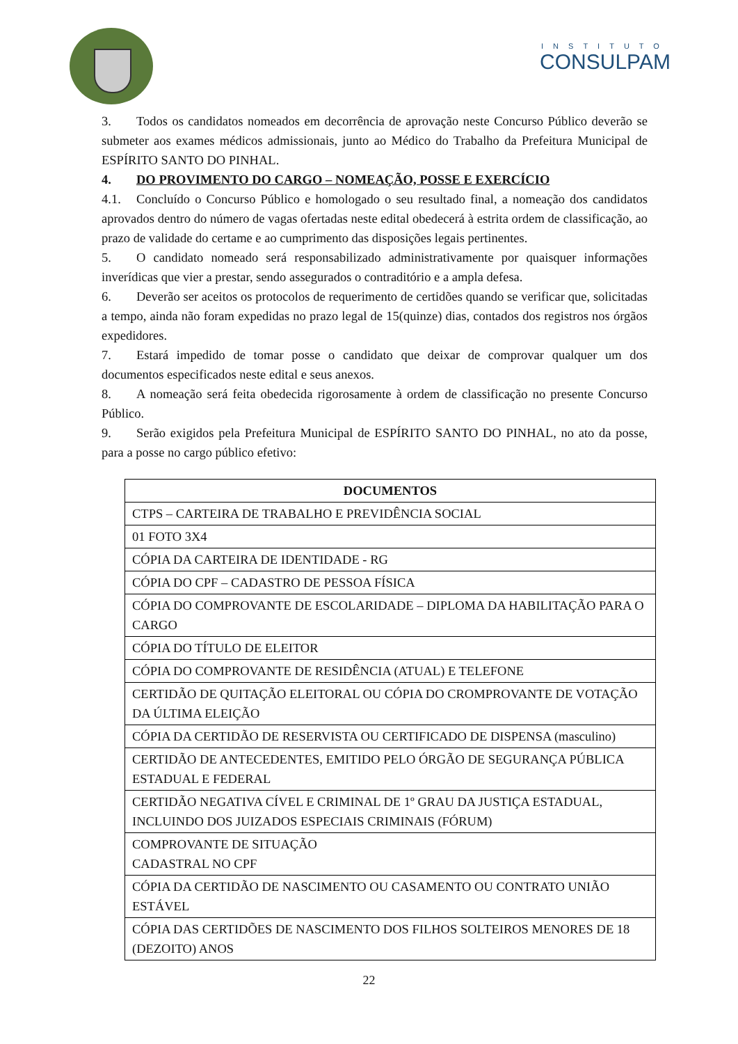INSTITUTO
CONSULPAM
3. Todos os candidatos nomeados em decorrência de aprovação neste Concurso Público deverão se submeter aos exames médicos admissionais, junto ao Médico do Trabalho da Prefeitura Municipal de ESPÍRITO SANTO DO PINHAL.
4. DO PROVIMENTO DO CARGO – NOMEAÇÃO, POSSE E EXERCÍCIO
4.1. Concluído o Concurso Público e homologado o seu resultado final, a nomeação dos candidatos aprovados dentro do número de vagas ofertadas neste edital obedecerá à estrita ordem de classificação, ao prazo de validade do certame e ao cumprimento das disposições legais pertinentes.
5. O candidato nomeado será responsabilizado administrativamente por quaisquer informações inverídicas que vier a prestar, sendo assegurados o contraditório e a ampla defesa.
6. Deverão ser aceitos os protocolos de requerimento de certidões quando se verificar que, solicitadas a tempo, ainda não foram expedidas no prazo legal de 15(quinze) dias, contados dos registros nos órgãos expedidores.
7. Estará impedido de tomar posse o candidato que deixar de comprovar qualquer um dos documentos especificados neste edital e seus anexos.
8. A nomeação será feita obedecida rigorosamente à ordem de classificação no presente Concurso Público.
9. Serão exigidos pela Prefeitura Municipal de ESPÍRITO SANTO DO PINHAL, no ato da posse, para a posse no cargo público efetivo:
| DOCUMENTOS |
| --- |
| CTPS – CARTEIRA DE TRABALHO E PREVIDÊNCIA SOCIAL |
| 01 FOTO 3X4 |
| CÓPIA DA CARTEIRA DE IDENTIDADE - RG |
| CÓPIA DO CPF – CADASTRO DE PESSOA FÍSICA |
| CÓPIA DO COMPROVANTE DE ESCOLARIDADE – DIPLOMA DA HABILITAÇÃO PARA O CARGO |
| CÓPIA DO TÍTULO DE ELEITOR |
| CÓPIA DO COMPROVANTE DE RESIDÊNCIA (ATUAL) E TELEFONE |
| CERTIDÃO DE QUITAÇÃO ELEITORAL OU CÓPIA DO CROMPROVANTE DE VOTAÇÃO DA ÚLTIMA ELEIÇÃO |
| CÓPIA DA CERTIDÃO DE RESERVISTA OU CERTIFICADO DE DISPENSA (masculino) |
| CERTIDÃO DE ANTECEDENTES, EMITIDO PELO ÓRGÃO DE SEGURANÇA PÚBLICA ESTADUAL E FEDERAL |
| CERTIDÃO NEGATIVA CÍVEL E CRIMINAL DE 1º GRAU DA JUSTIÇA ESTADUAL, INCLUINDO DOS JUIZADOS ESPECIAIS CRIMINAIS (FÓRUM) |
| COMPROVANTE DE SITUAÇÃO CADASTRAL NO CPF |
| CÓPIA DA CERTIDÃO DE NASCIMENTO OU CASAMENTO OU CONTRATO UNIÃO ESTÁVEL |
| CÓPIA DAS CERTIDÕES DE NASCIMENTO DOS FILHOS SOLTEIROS MENORES DE 18 (DEZOITO) ANOS |
22